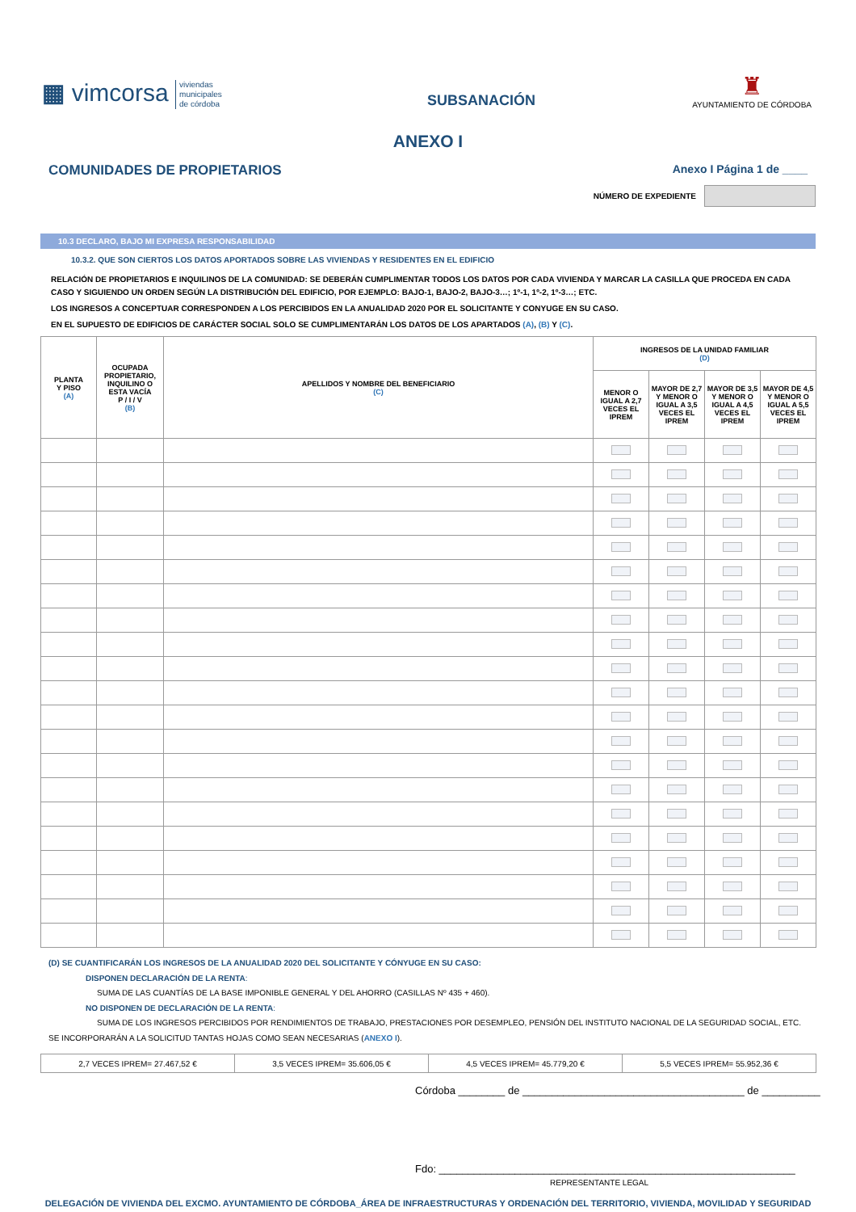▦ vimcorsa viviendas
municipales
de córdoba
SUBSANACIÓN
♜
AYUNTAMIENTO DE CÓRDOBA
ANEXO I
COMUNIDADES DE PROPIETARIOS Anexo I Página 1 de ____
NÚMERO DE EXPEDIENTE
10.3 DECLARO, BAJO MI EXPRESA RESPONSABILIDAD
10.3.2. QUE SON CIERTOS LOS DATOS APORTADOS SOBRE LAS VIVIENDAS Y RESIDENTES EN EL EDIFICIO
RELACIÓN DE PROPIETARIOS E INQUILINOS DE LA COMUNIDAD: SE DEBERÁN CUMPLIMENTAR TODOS LOS DATOS POR CADA VIVIENDA Y MARCAR LA CASILLA QUE PROCEDA EN CADA CASO Y SIGUIENDO UN ORDEN SEGÚN LA DISTRIBUCIÓN DEL EDIFICIO, POR EJEMPLO: BAJO-1, BAJO-2, BAJO-3…; 1º-1, 1º-2, 1º-3…; ETC.
LOS INGRESOS A CONCEPTUAR CORRESPONDEN A LOS PERCIBIDOS EN LA ANUALIDAD 2020 POR EL SOLICITANTE Y CONYUGE EN SU CASO.
EN EL SUPUESTO DE EDIFICIOS DE CARÁCTER SOCIAL SOLO SE CUMPLIMENTARÁN LOS DATOS DE LOS APARTADOS (A), (B) Y (C).
| PLANTA Y PISO (A) | OCUPADA PROPIETARIO, INQUILINO O ESTA VACÍA P / I / V (B) | APELLIDOS Y NOMBRE DEL BENEFICIARIO (C) | INGRESOS DE LA UNIDAD FAMILIAR (D) | | | |
| --- | --- | --- | --- | --- | --- | --- |
| | | | MENOR O IGUAL A 2,7 VECES EL IPREM | MAYOR DE 2,7 Y MENOR O IGUAL A 3,5 VECES EL IPREM | MAYOR DE 3,5 Y MENOR O IGUAL A 4,5 VECES EL IPREM | MAYOR DE 4,5 Y MENOR O IGUAL A 5,5 VECES EL IPREM |
(D) SE CUANTIFICARÁN LOS INGRESOS DE LA ANUALIDAD 2020 DEL SOLICITANTE Y CÓNYUGE EN SU CASO:
DISPONEN DECLARACIÓN DE LA RENTA:
SUMA DE LAS CUANTÍAS DE LA BASE IMPONIBLE GENERAL Y DEL AHORRO (CASILLAS Nº 435 + 460).
NO DISPONEN DE DECLARACIÓN DE LA RENTA:
SUMA DE LOS INGRESOS PERCIBIDOS POR RENDIMIENTOS DE TRABAJO, PRESTACIONES POR DESEMPLEO, PENSIÓN DEL INSTITUTO NACIONAL DE LA SEGURIDAD SOCIAL, ETC.
SE INCORPORARÁN A LA SOLICITUD TANTAS HOJAS COMO SEAN NECESARIAS (ANEXO I).
| 2,7 VECES IPREM= 27.467,52 € | 3,5 VECES IPREM= 35.606,05 € | 4,5 VECES IPREM= 45.779,20 € | 5,5 VECES IPREM= 55.952,36 € |
Córdoba ________ de ______________________________________ de __________
Fdo: _____________________________________________________________
REPRESENTANTE LEGAL
DELEGACIÓN DE VIVIENDA DEL EXCMO. AYUNTAMIENTO DE CÓRDOBA_ÁREA DE INFRAESTRUCTURAS Y ORDENACIÓN DEL TERRITORIO, VIVIENDA, MOVILIDAD Y SEGURIDAD